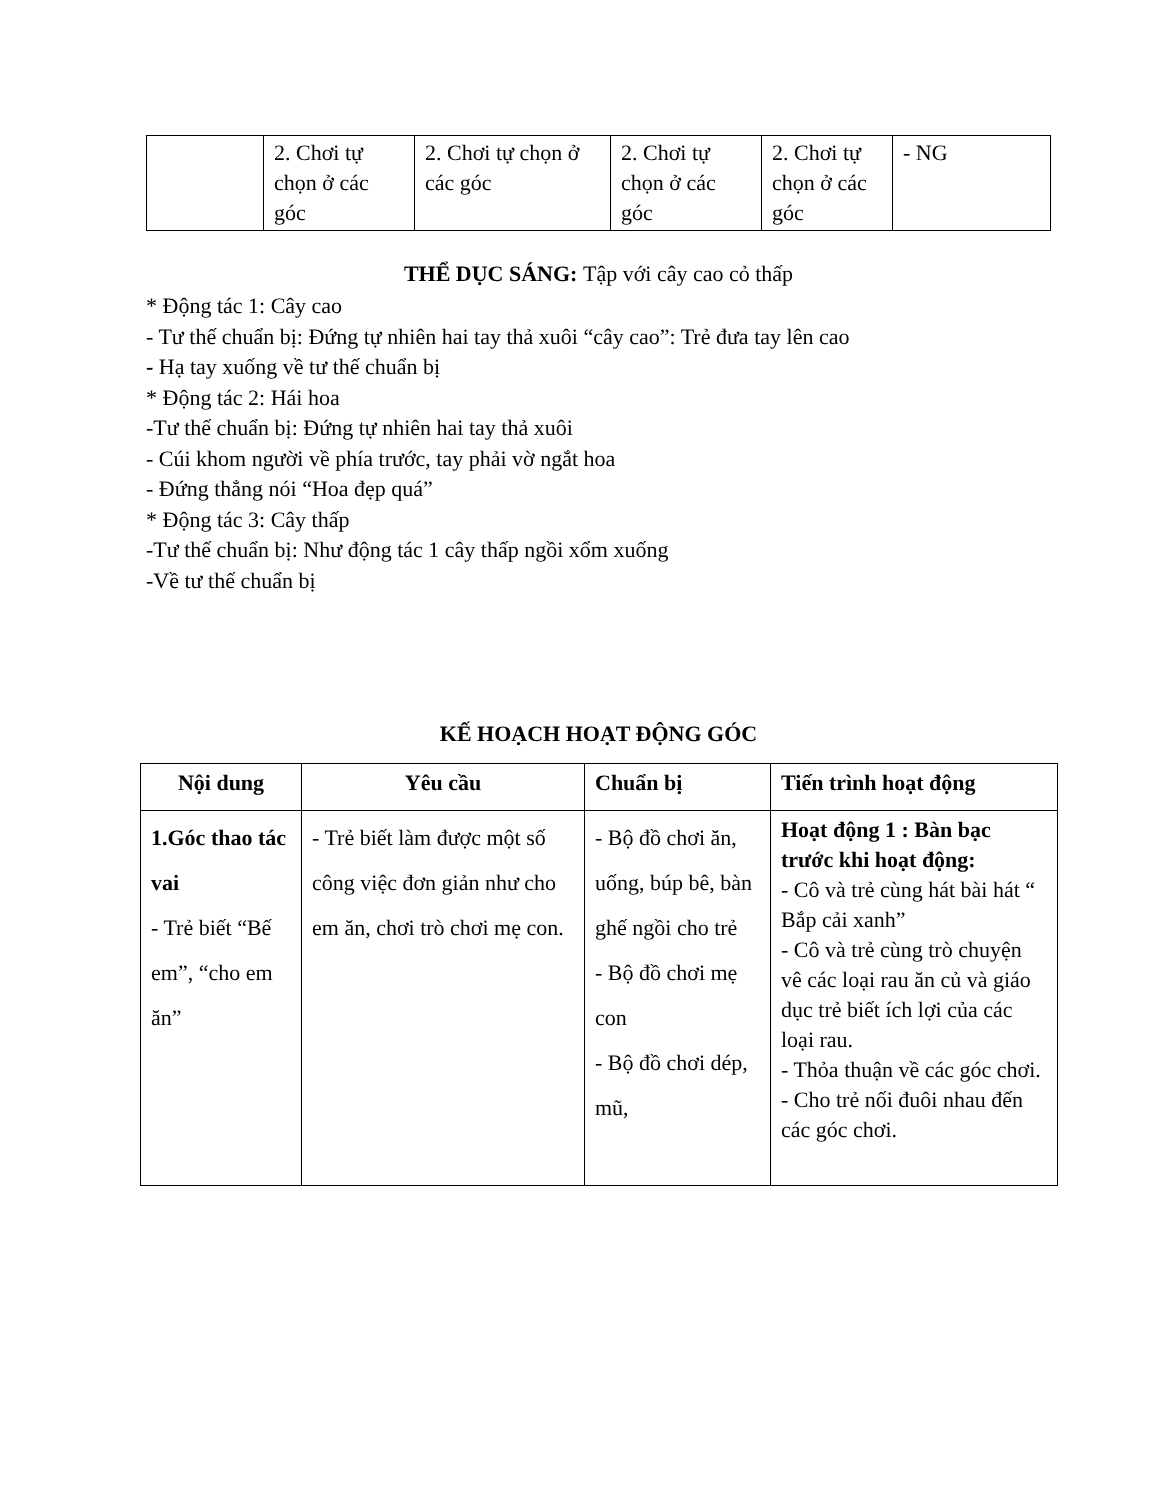| | 2. Chơi tự chọn ở các góc | 2. Chơi tự chọn ở các góc | 2. Chơi tự chọn ở các góc | 2. Chơi tự chọn ở các góc | - NG |
THỂ DỤC SÁNG: Tập với cây cao cỏ thấp
* Động tác 1: Cây cao
- Tư thế chuẩn bị: Đứng tự nhiên hai tay thả xuôi “cây cao”: Trẻ đưa tay lên cao
- Hạ tay xuống về tư thế chuẩn bị
* Động tác 2: Hái hoa
-Tư thế chuẩn bị: Đứng tự nhiên hai tay thả xuôi
- Cúi khom người về phía trước, tay phải vờ ngắt hoa
- Đứng thẳng nói “Hoa đẹp quá”
* Động tác 3: Cây thấp
-Tư thế chuẩn bị: Như động tác 1 cây thấp ngồi xổm xuống
-Về tư thế chuẩn bị
KẾ HOẠCH HOẠT ĐỘNG GÓC
| Nội dung | Yêu cầu | Chuẩn bị | Tiến trình hoạt động |
| --- | --- | --- | --- |
| 1.Góc thao tác vai - Trẻ biết “Bế em”, “cho em ăn” | - Trẻ biết làm được một số công việc đơn giản như cho em ăn, chơi trò chơi mẹ con. | - Bộ đồ chơi ăn, uống, búp bê, bàn ghế ngồi cho trẻ - Bộ đồ chơi mẹ con - Bộ đồ chơi dép, mũ, | Hoạt động 1 : Bàn bạc trước khi hoạt động: - Cô và trẻ cùng hát bài hát “ Bắp cải xanh” - Cô và trẻ cùng trò chuyện vê các loại rau ăn củ và giáo dục trẻ biết ích lợi của các loại rau. - Thỏa thuận về các góc chơi. - Cho trẻ nối đuôi nhau đến các góc chơi. |